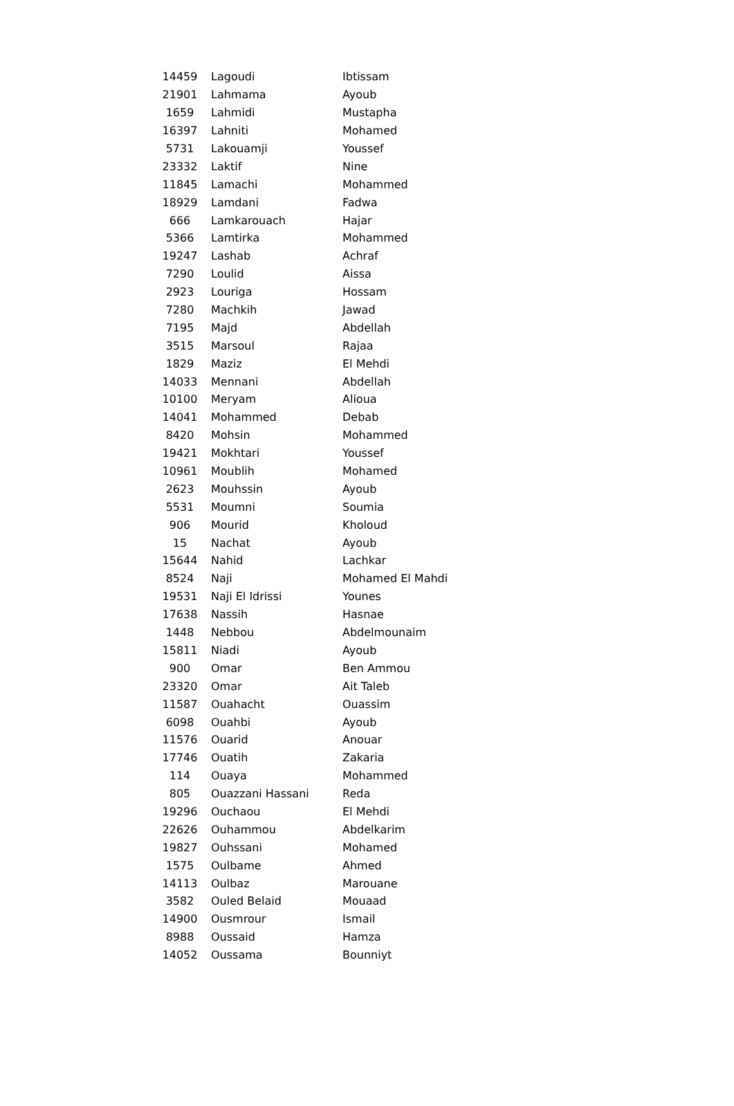| 14459 | Lagoudi | Ibtissam |
| 21901 | Lahmama | Ayoub |
| 1659 | Lahmidi | Mustapha |
| 16397 | Lahniti | Mohamed |
| 5731 | Lakouamji | Youssef |
| 23332 | Laktif | Nine |
| 11845 | Lamachi | Mohammed |
| 18929 | Lamdani | Fadwa |
| 666 | Lamkarouach | Hajar |
| 5366 | Lamtirka | Mohammed |
| 19247 | Lashab | Achraf |
| 7290 | Loulid | Aissa |
| 2923 | Louriga | Hossam |
| 7280 | Machkih | Jawad |
| 7195 | Majd | Abdellah |
| 3515 | Marsoul | Rajaa |
| 1829 | Maziz | El Mehdi |
| 14033 | Mennani | Abdellah |
| 10100 | Meryam | Alioua |
| 14041 | Mohammed | Debab |
| 8420 | Mohsin | Mohammed |
| 19421 | Mokhtari | Youssef |
| 10961 | Moublih | Mohamed |
| 2623 | Mouhssin | Ayoub |
| 5531 | Moumni | Soumia |
| 906 | Mourid | Kholoud |
| 15 | Nachat | Ayoub |
| 15644 | Nahid | Lachkar |
| 8524 | Naji | Mohamed El Mahdi |
| 19531 | Naji El Idrissi | Younes |
| 17638 | Nassih | Hasnae |
| 1448 | Nebbou | Abdelmounaim |
| 15811 | Niadi | Ayoub |
| 900 | Omar | Ben Ammou |
| 23320 | Omar | Ait Taleb |
| 11587 | Ouahacht | Ouassim |
| 6098 | Ouahbi | Ayoub |
| 11576 | Ouarid | Anouar |
| 17746 | Ouatih | Zakaria |
| 114 | Ouaya | Mohammed |
| 805 | Ouazzani Hassani | Reda |
| 19296 | Ouchaou | El Mehdi |
| 22626 | Ouhammou | Abdelkarim |
| 19827 | Ouhssani | Mohamed |
| 1575 | Oulbame | Ahmed |
| 14113 | Oulbaz | Marouane |
| 3582 | Ouled Belaid | Mouaad |
| 14900 | Ousmrour | Ismail |
| 8988 | Oussaid | Hamza |
| 14052 | Oussama | Bounniyt |